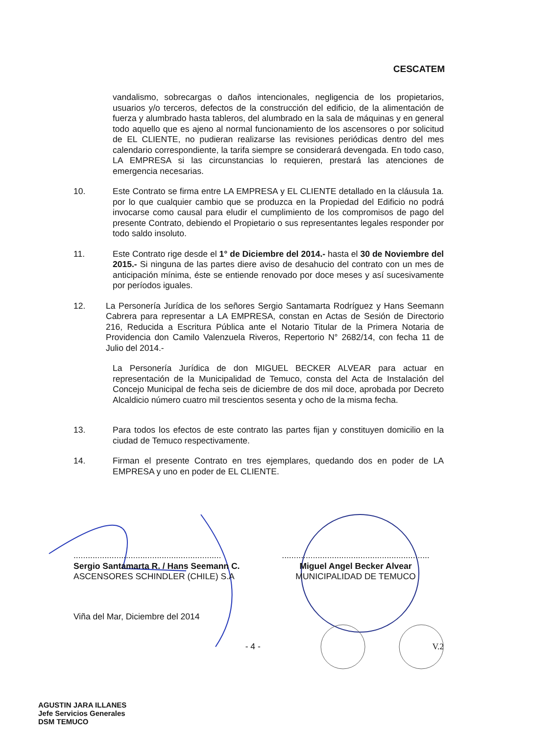CESCATEM
vandalismo, sobrecargas o daños intencionales, negligencia de los propietarios, usuarios y/o terceros, defectos de la construcción del edificio, de la alimentación de fuerza y alumbrado hasta tableros, del alumbrado en la sala de máquinas y en general todo aquello que es ajeno al normal funcionamiento de los ascensores o por solicitud de EL CLIENTE, no pudieran realizarse las revisiones periódicas dentro del mes calendario correspondiente, la tarifa siempre se considerará devengada. En todo caso, LA EMPRESA si las circunstancias lo requieren, prestará las atenciones de emergencia necesarias.
10. Este Contrato se firma entre LA EMPRESA y EL CLIENTE detallado en la cláusula 1a. por lo que cualquier cambio que se produzca en la Propiedad del Edificio no podrá invocarse como causal para eludir el cumplimiento de los compromisos de pago del presente Contrato, debiendo el Propietario o sus representantes legales responder por todo saldo insoluto.
11. Este Contrato rige desde el 1° de Diciembre del 2014.- hasta el 30 de Noviembre del 2015.- Si ninguna de las partes diere aviso de desahucio del contrato con un mes de anticipación mínima, éste se entiende renovado por doce meses y así sucesivamente por períodos iguales.
12. La Personería Jurídica de los señores Sergio Santamarta Rodríguez y Hans Seemann Cabrera para representar a LA EMPRESA, constan en Actas de Sesión de Directorio 216, Reducida a Escritura Pública ante el Notario Titular de la Primera Notaria de Providencia don Camilo Valenzuela Riveros, Repertorio N° 2682/14, con fecha 11 de Julio del 2014.-
La Personería Jurídica de don MIGUEL BECKER ALVEAR para actuar en representación de la Municipalidad de Temuco, consta del Acta de Instalación del Concejo Municipal de fecha seis de diciembre de dos mil doce, aprobada por Decreto Alcaldicio número cuatro mil trescientos sesenta y ocho de la misma fecha.
13. Para todos los efectos de este contrato las partes fijan y constituyen domicilio en la ciudad de Temuco respectivamente.
14. Firman el presente Contrato en tres ejemplares, quedando dos en poder de LA EMPRESA y uno en poder de EL CLIENTE.
..............................................................
Sergio Santamarta R. / Hans Seemann C.
ASCENSORES SCHINDLER (CHILE) S.A
..............................................................
Miguel Angel Becker Alvear
MUNICIPALIDAD DE TEMUCO
Viña del Mar, Diciembre del 2014
- 4 - V.2
AGUSTIN JARA ILLANES
Jefe Servicios Generales
DSM TEMUCO